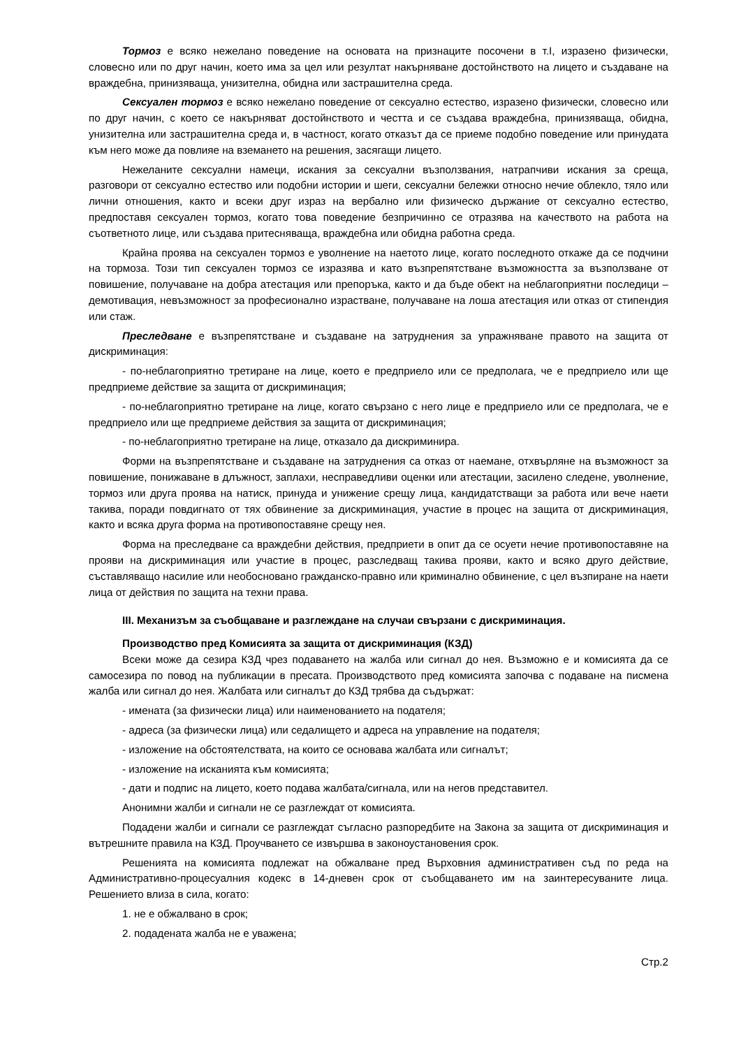Тормоз е всяко нежелано поведение на основата на признаците посочени в т.I, изразено физически, словесно или по друг начин, което има за цел или резултат накърняване достойнството на лицето и създаване на враждебна, принизяваща, унизителна, обидна или застрашителна среда.
Сексуален тормоз е всяко нежелано поведение от сексуално естество, изразено физически, словесно или по друг начин, с което се накърняват достойнството и честта и се създава враждебна, принизяваща, обидна, унизителна или застрашителна среда и, в частност, когато отказът да се приеме подобно поведение или принудата към него може да повлияе на вземането на решения, засягащи лицето.
Нежеланите сексуални намеци, искания за сексуални възползвания, натрапчиви искания за среща, разговори от сексуално естество или подобни истории и шеги, сексуални бележки относно нечие облекло, тяло или лични отношения, както и всеки друг израз на вербално или физическо държание от сексуално естество, предпоставя сексуален тормоз, когато това поведение безпричинно се отразява на качеството на работа на съответното лице, или създава притесняваща, враждебна или обидна работна среда.
Крайна проява на сексуален тормоз е уволнение на наетото лице, когато последното откаже да се подчини на тормоза. Този тип сексуален тормоз се изразява и като възпрепятстване възможността за възползване от повишение, получаване на добра атестация или препоръка, както и да бъде обект на неблагоприятни последици – демотивация, невъзможност за професионално израстване, получаване на лоша атестация или отказ от стипендия или стаж.
Преследване е възпрепятстване и създаване на затруднения за упражняване правото на защита от дискриминация:
- по-неблагоприятно третиране на лице, което е предприело или се предполага, че е предприело или ще предприеме действие за защита от дискриминация;
- по-неблагоприятно третиране на лице, когато свързано с него лице е предприело или се предполага, че е предприело или ще предприеме действия за защита от дискриминация;
- по-неблагоприятно третиране на лице, отказало да дискриминира.
Форми на възпрепятстване и създаване на затруднения са отказ от наемане, отхвърляне на възможност за повишение, понижаване в длъжност, заплахи, несправедливи оценки или атестации, засилено следене, уволнение, тормоз или друга проява на натиск, принуда и унижение срещу лица, кандидатстващи за работа или вече наети такива, поради повдигнато от тях обвинение за дискриминация, участие в процес на защита от дискриминация, както и всяка друга форма на противопоставяне срещу нея.
Форма на преследване са враждебни действия, предприети в опит да се осуети нечие противопоставяне на прояви на дискриминация или участие в процес, разследващ такива прояви, както и всяко друго действие, съставляващо насилие или необосновано гражданско-правно или криминално обвинение, с цел възпиране на наети лица от действия по защита на техни права.
III. Механизъм за съобщаване и разглеждане на случаи свързани с дискриминация.
Производство пред Комисията за защита от дискриминация (КЗД)
Всеки може да сезира КЗД чрез подаването на жалба или сигнал до нея. Възможно е и комисията да се самосезира по повод на публикации в пресата. Производството пред комисията започва с подаване на писмена жалба или сигнал до нея. Жалбата или сигналът до КЗД трябва да съдържат:
- имената (за физически лица) или наименованието на подателя;
- адреса (за физически лица) или седалището и адреса на управление на подателя;
- изложение на обстоятелствата, на които се основава жалбата или сигналът;
- изложение на исканията към комисията;
- дати и подпис на лицето, което подава жалбата/сигнала, или на негов представител.
Анонимни жалби и сигнали не се разглеждат от комисията.
Подадени жалби и сигнали се разглеждат съгласно разпоредбите на Закона за защита от дискриминация и вътрешните правила на КЗД. Проучването се извършва в законоустановения срок.
Решенията на комисията подлежат на обжалване пред Върховния административен съд по реда на Административно-процесуалния кодекс в 14-дневен срок от съобщаването им на заинтересуваните лица. Решението влиза в сила, когато:
1. не е обжалвано в срок;
2. подадената жалба не е уважена;
Стр.2